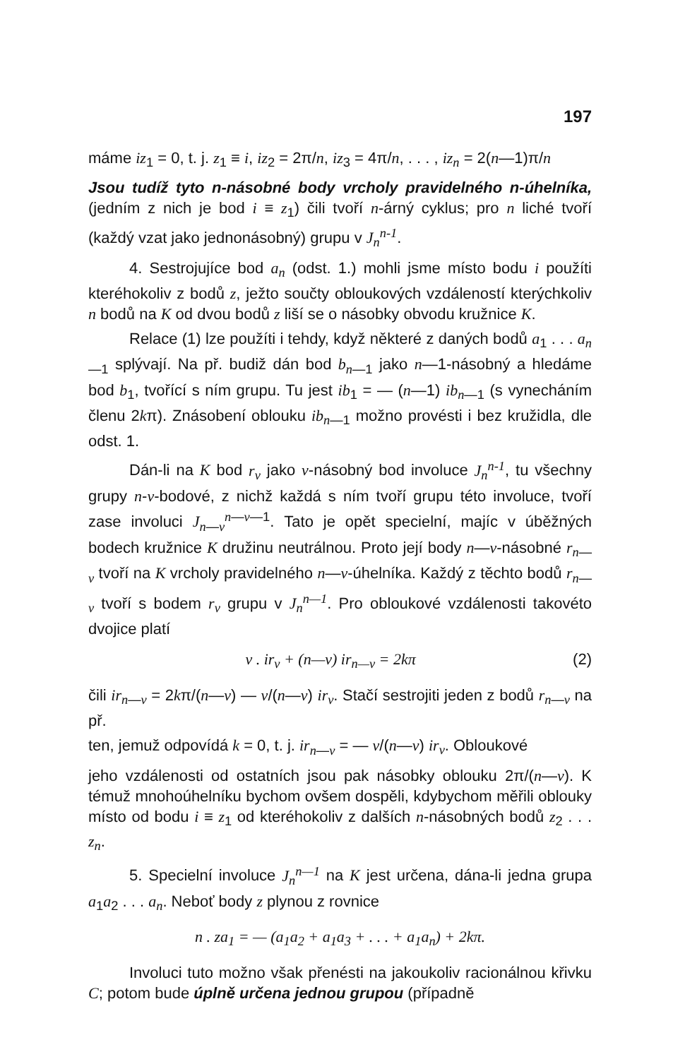197
máme iz<sub>1</sub> = 0, t. j. z<sub>1</sub> ≡ i, iz<sub>2</sub> = 2π/n, iz<sub>3</sub> = 4π/n, . . . , iz<sub>n</sub> = 2(n—1)π/n
Jsou tudíž tyto n-násobné body vrcholy pravidelného n-úhelníka, (jedním z nich je bod i ≡ z<sub>1</sub>) čili tvoří n-árný cyklus; pro n liché tvoří (každý vzat jako jednonásobný) grupu v J<sub>n</sub><sup>n-1</sup>.
4. Sestrojujíce bod a<sub>n</sub> (odst. 1.) mohli jsme místo bodu i použíti kteréhokoliv z bodů z, ježto součty obloukových vzdáleností kterýchkoliv n bodů na K od dvou bodů z liší se o násobky obvodu kružnice K.
Relace (1) lze použíti i tehdy, když některé z daných bodů a<sub>1</sub> . . . a<sub>n—1</sub> splývají. Na př. budiž dán bod b<sub>n—1</sub> jako n—1-násobný a hledáme bod b<sub>1</sub>, tvořící s ním grupu. Tu jest ib<sub>1</sub> = — (n—1) ib<sub>n—1</sub> (s vynecháním členu 2kπ). Znásobení oblouku ib<sub>n—1</sub> možno provésti i bez kružidla, dle odst. 1.
Dán-li na K bod r<sub>ν</sub> jako ν-násobný bod involuce J<sub>n</sub><sup>n-1</sup>, tu všechny grupy n-ν-bodové, z nichž každá s ním tvoří grupu této involuce, tvoří zase involuci J<sub>n—ν</sub><sup>n—ν—1</sup>. Tato je opět specielní, majíc v úběžných bodech kružnice K družinu neutrálnou. Proto její body n—ν-násobné r<sub>n—ν</sub> tvoří na K vrcholy pravidelného n—ν-úhelníka. Každý z těchto bodů r<sub>n—ν</sub> tvoří s bodem r<sub>ν</sub> grupu v J<sub>n</sub><sup>n—1</sup>. Pro obloukové vzdálenosti takovéto dvojice platí
ν . ir<sub>ν</sub> + (n—ν) ir<sub>n—ν</sub> = 2kπ (2)
čili ir<sub>n—ν</sub> = 2kπ/(n—ν) — ν/(n—ν) ir<sub>ν</sub>. Stačí sestrojiti jeden z bodů r<sub>n—ν</sub> na př.
ten, jemuž odpovídá k = 0, t. j. ir<sub>n—ν</sub> = — ν/(n—ν) ir<sub>ν</sub>. Obloukové
jeho vzdálenosti od ostatních jsou pak násobky oblouku 2π/(n—ν). K témuž mnohoúhelníku bychom ovšem dospěli, kdybychom měřili oblouky místo od bodu i ≡ z<sub>1</sub> od kteréhokoliv z dalších n-násobných bodů z<sub>2</sub> . . . z<sub>n</sub>.
5. Specielní involuce J<sub>n</sub><sup>n—1</sup> na K jest určena, dána-li jedna grupa a<sub>1</sub>a<sub>2</sub> . . . a<sub>n</sub>. Neboť body z plynou z rovnice
n . za<sub>1</sub> = — (a<sub>1</sub>a<sub>2</sub> + a<sub>1</sub>a<sub>3</sub> + . . . + a<sub>1</sub>a<sub>n</sub>) + 2kπ.
Involuci tuto možno však přenésti na jakoukoliv racionálnou křivku C; potom bude úplně určena jednou grupou (případně